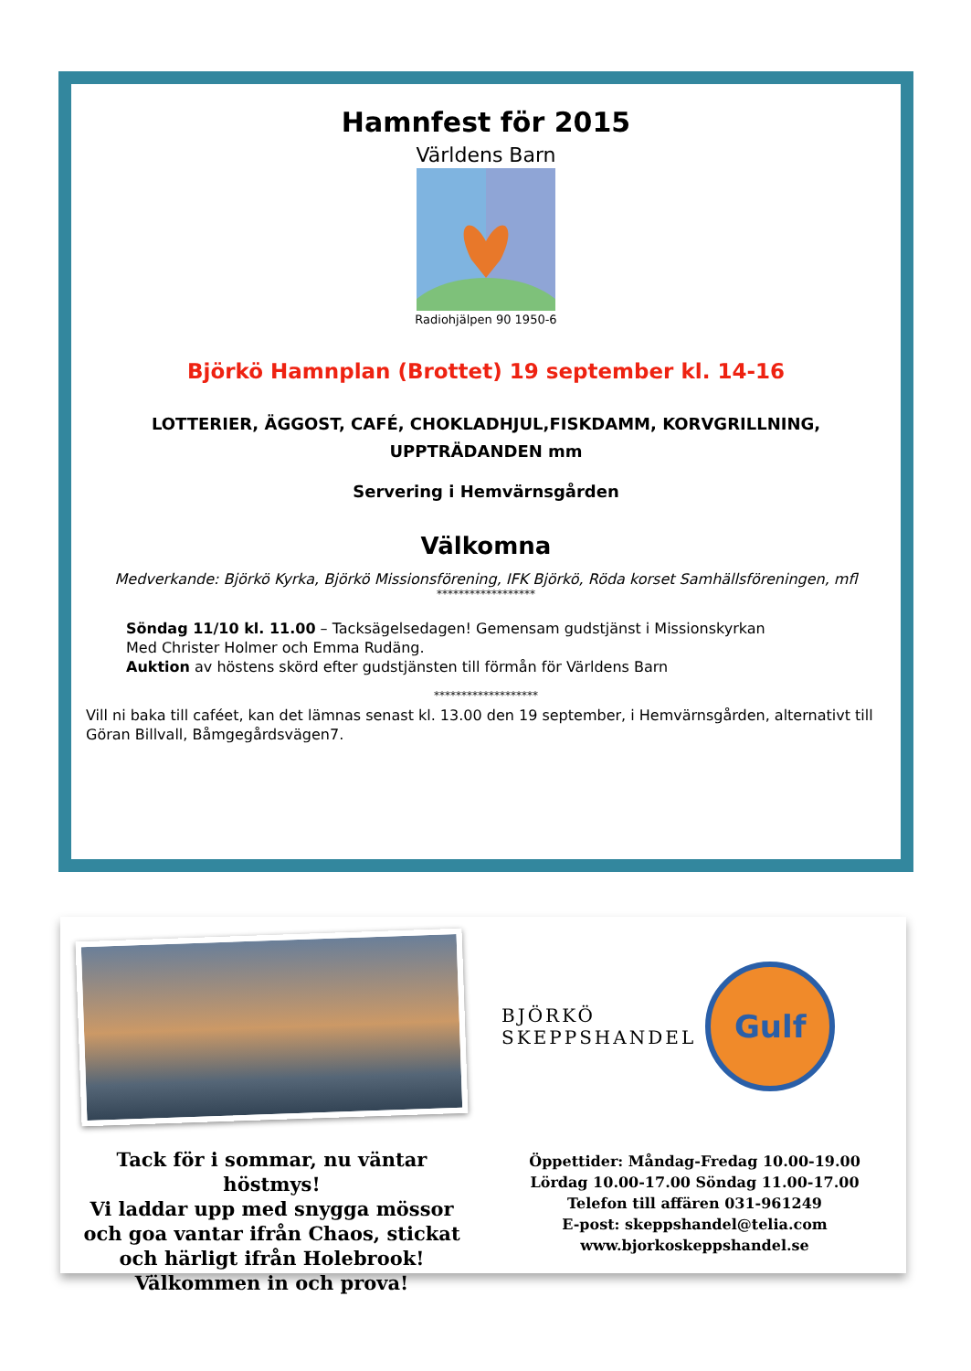Hamnfest för 2015
Världens Barn
Radiohjälpen 90 1950-6
Björkö Hamnplan (Brottet) 19 september kl. 14-16
LOTTERIER, ÄGGOST, CAFÉ, CHOKLADHJUL,FISKDAMM, KORVGRILLNING,
UPPTRÄDANDEN mm
Servering i Hemvärnsgården
Välkomna
Medverkande: Björkö Kyrka, Björkö Missionsförening, IFK Björkö, Röda korset Samhällsföreningen, mfl
******************
Söndag 11/10 kl. 11.00 – Tacksägelsedagen! Gemensam gudstjänst i Missionskyrkan
Med Christer Holmer och Emma Rudäng.
Auktion av höstens skörd efter gudstjänsten till förmån för Världens Barn
*******************
Vill ni baka till caféet, kan det lämnas senast kl. 13.00 den 19 september, i Hemvärnsgården, alternativt till Göran Billvall, Båmgegårdsvägen7.
Tack för i sommar, nu väntar höstmys!
Vi laddar upp med snygga mössor och goa vantar ifrån Chaos, stickat och härligt ifrån Holebrook! Välkommen in och prova!
BJÖRKÖ
SKEPPSHANDEL
Gulf
Öppettider: Måndag-Fredag 10.00-19.00
Lördag 10.00-17.00 Söndag 11.00-17.00
Telefon till affären 031-961249
E-post: skeppshandel@telia.com
www.bjorkoskeppshandel.se